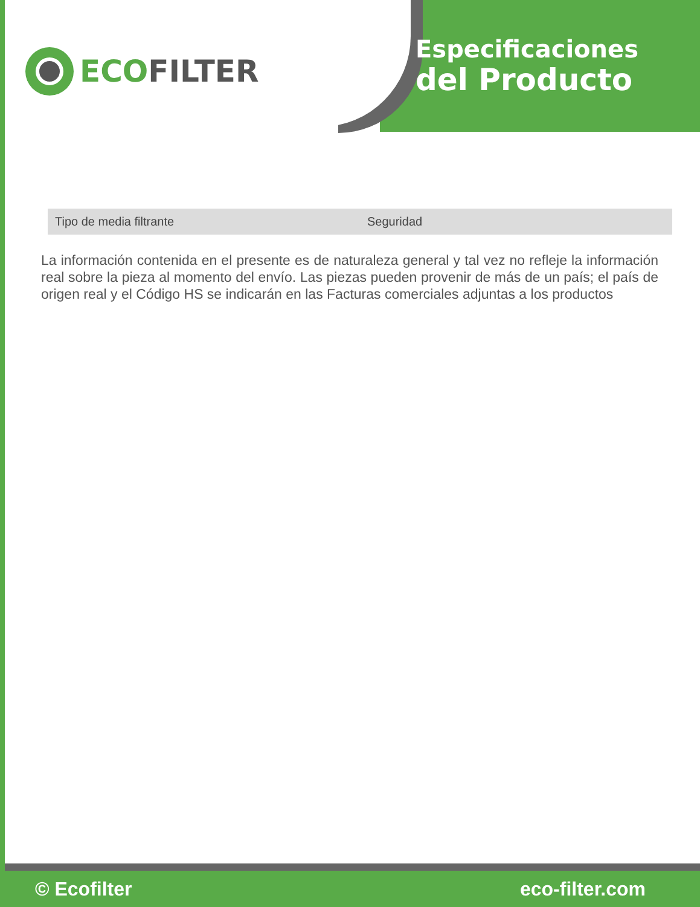ECO FILTER
Especificaciones
del Producto
| Tipo de media filtrante | Seguridad |
La información contenida en el presente es de naturaleza general y tal vez no refleje la información real sobre la pieza al momento del envío. Las piezas pueden provenir de más de un país; el país de origen real y el Código HS se indicarán en las Facturas comerciales adjuntas a los productos
© Ecofilter eco-filter.com